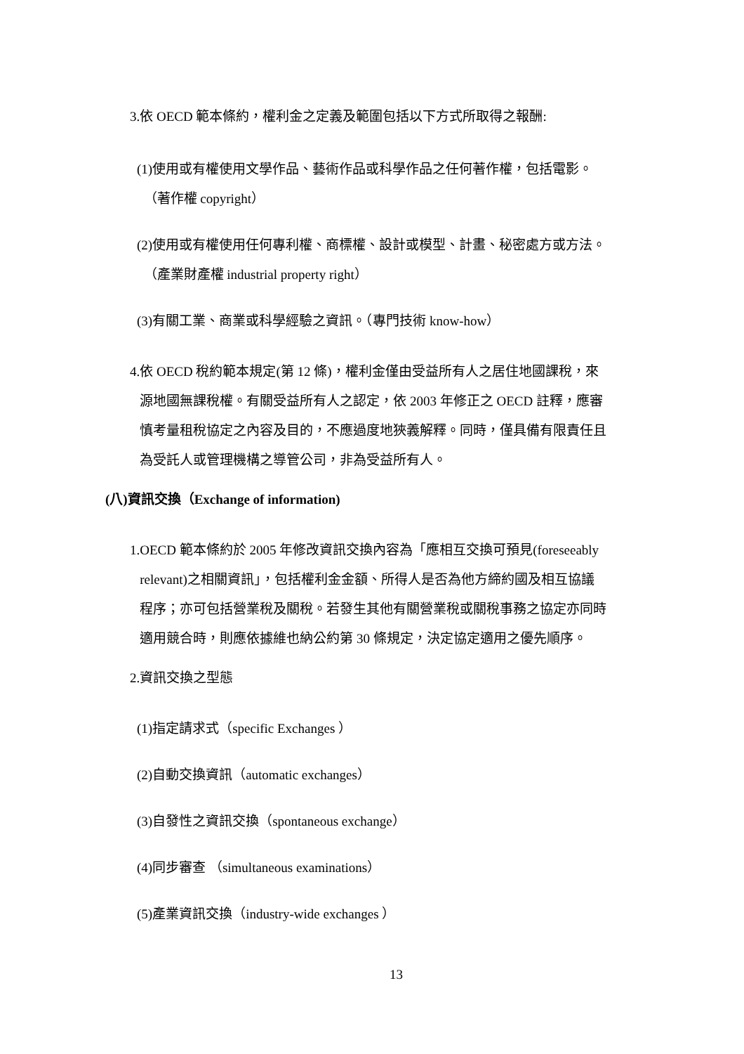3.依 OECD 範本條約，權利金之定義及範圍包括以下方式所取得之報酬:
(1)使用或有權使用文學作品、藝術作品或科學作品之任何著作權，包括電影。
（著作權 copyright）
(2)使用或有權使用任何專利權、商標權、設計或模型、計畫、秘密處方或方法。
（產業財產權 industrial property right）
(3)有關工業、商業或科學經驗之資訊。（專門技術 know-how）
4.依 OECD 稅約範本規定(第 12 條)，權利金僅由受益所有人之居住地國課稅，來
源地國無課稅權。有關受益所有人之認定，依 2003 年修正之 OECD 註釋，應審
慎考量租稅協定之內容及目的，不應過度地狹義解釋。同時，僅具備有限責任且
為受託人或管理機構之導管公司，非為受益所有人。
(八)資訊交換（Exchange of information)
1.OECD 範本條約於 2005 年修改資訊交換內容為「應相互交換可預見(foreseeably
relevant)之相關資訊」，包括權利金金額、所得人是否為他方締約國及相互協議
程序；亦可包括營業稅及關稅。若發生其他有關營業稅或關稅事務之協定亦同時
適用競合時，則應依據維也納公約第 30 條規定，決定協定適用之優先順序。
2.資訊交換之型態
(1)指定請求式（specific Exchanges ）
(2)自動交換資訊（automatic exchanges）
(3)自發性之資訊交換（spontaneous exchange）
(4)同步審查 （simultaneous examinations）
(5)產業資訊交換（industry-wide exchanges ）
13